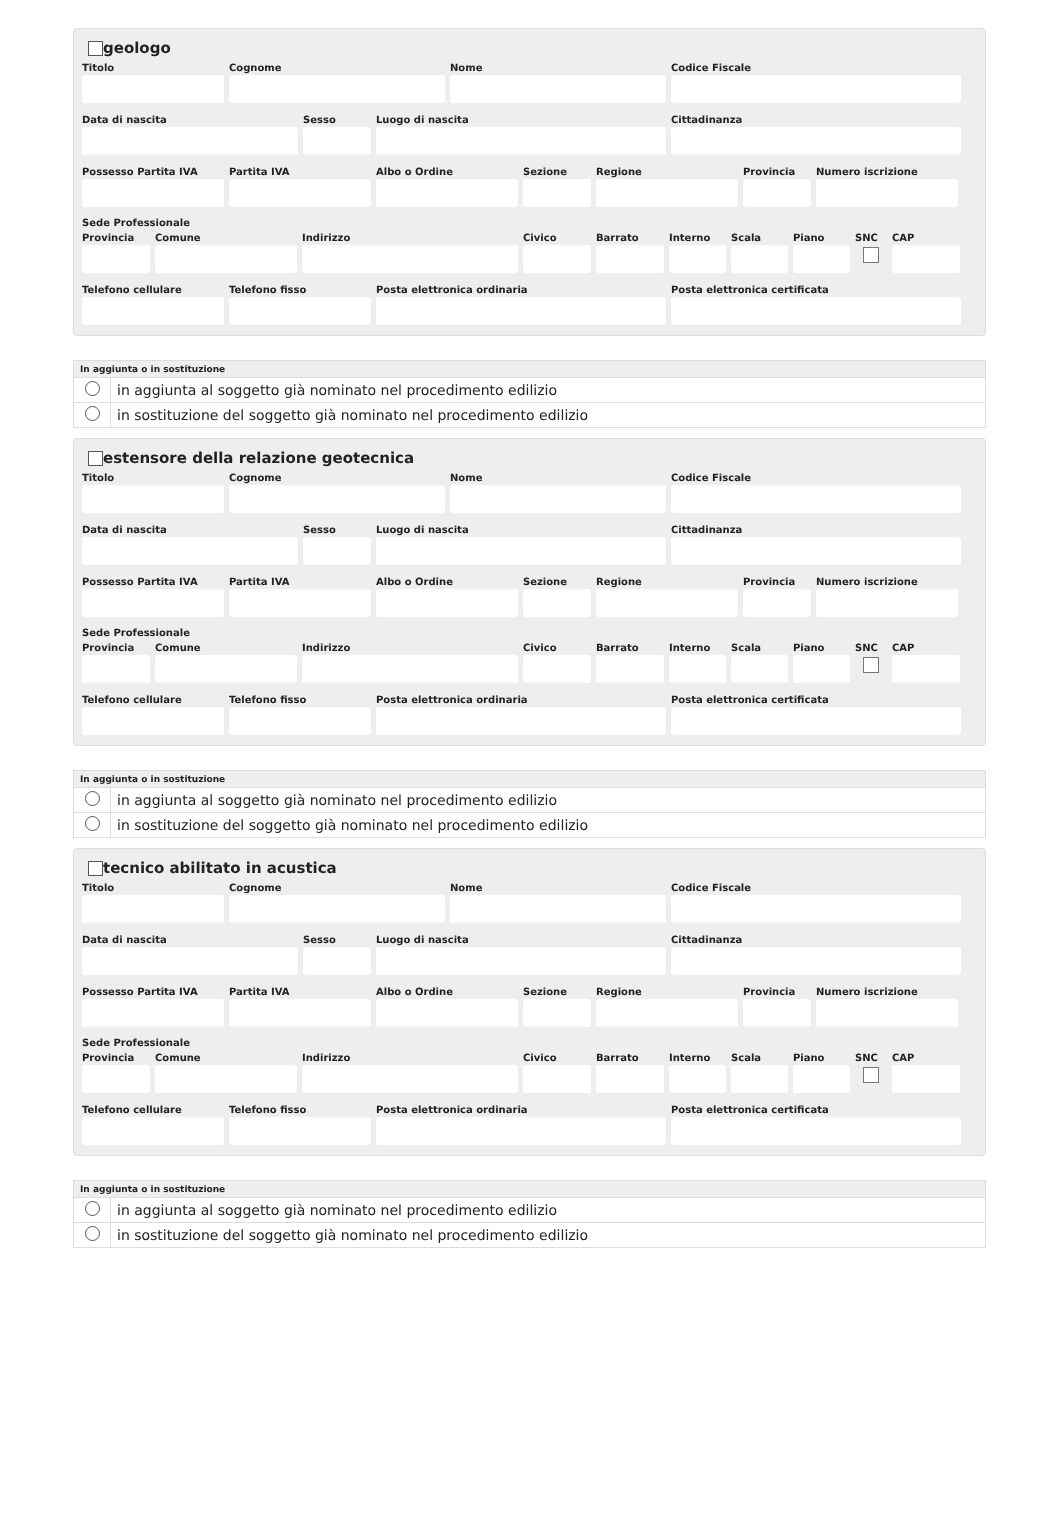geologo
Titolo Cognome Nome Codice Fiscale
Data di nascita Sesso Luogo di nascita Cittadinanza
Possesso Partita IVA
Partita IVA Albo o Ordine Sezione Regione Provincia
Numero iscrizione
Sede Professionale
Provincia
Comune Indirizzo Civico Barrato Interno
Scala Piano SNC CAP
Telefono cellulare
Telefono fisso Posta elettronica ordinaria Posta elettronica certificata
| In aggiunta o in sostituzione | |
| --- | --- |
| | in aggiunta al soggetto già nominato nel procedimento edilizio |
| | in sostituzione del soggetto già nominato nel procedimento edilizio |
estensore della relazione geotecnica
Titolo Cognome Nome Codice Fiscale
Data di nascita Sesso Luogo di nascita Cittadinanza
Possesso Partita IVA
Partita IVA Albo o Ordine Sezione Regione Provincia
Numero iscrizione
Sede Professionale
Provincia
Comune Indirizzo Civico Barrato Interno
Scala Piano SNC CAP
Telefono cellulare
Telefono fisso Posta elettronica ordinaria Posta elettronica certificata
| In aggiunta o in sostituzione | |
| --- | --- |
| | in aggiunta al soggetto già nominato nel procedimento edilizio |
| | in sostituzione del soggetto già nominato nel procedimento edilizio |
tecnico abilitato in acustica
Titolo Cognome Nome Codice Fiscale
Data di nascita Sesso Luogo di nascita Cittadinanza
Possesso Partita IVA
Partita IVA Albo o Ordine Sezione Regione Provincia
Numero iscrizione
Sede Professionale
Provincia
Comune Indirizzo Civico Barrato Interno
Scala Piano SNC CAP
Telefono cellulare
Telefono fisso Posta elettronica ordinaria Posta elettronica certificata
| In aggiunta o in sostituzione | |
| --- | --- |
| | in aggiunta al soggetto già nominato nel procedimento edilizio |
| | in sostituzione del soggetto già nominato nel procedimento edilizio |